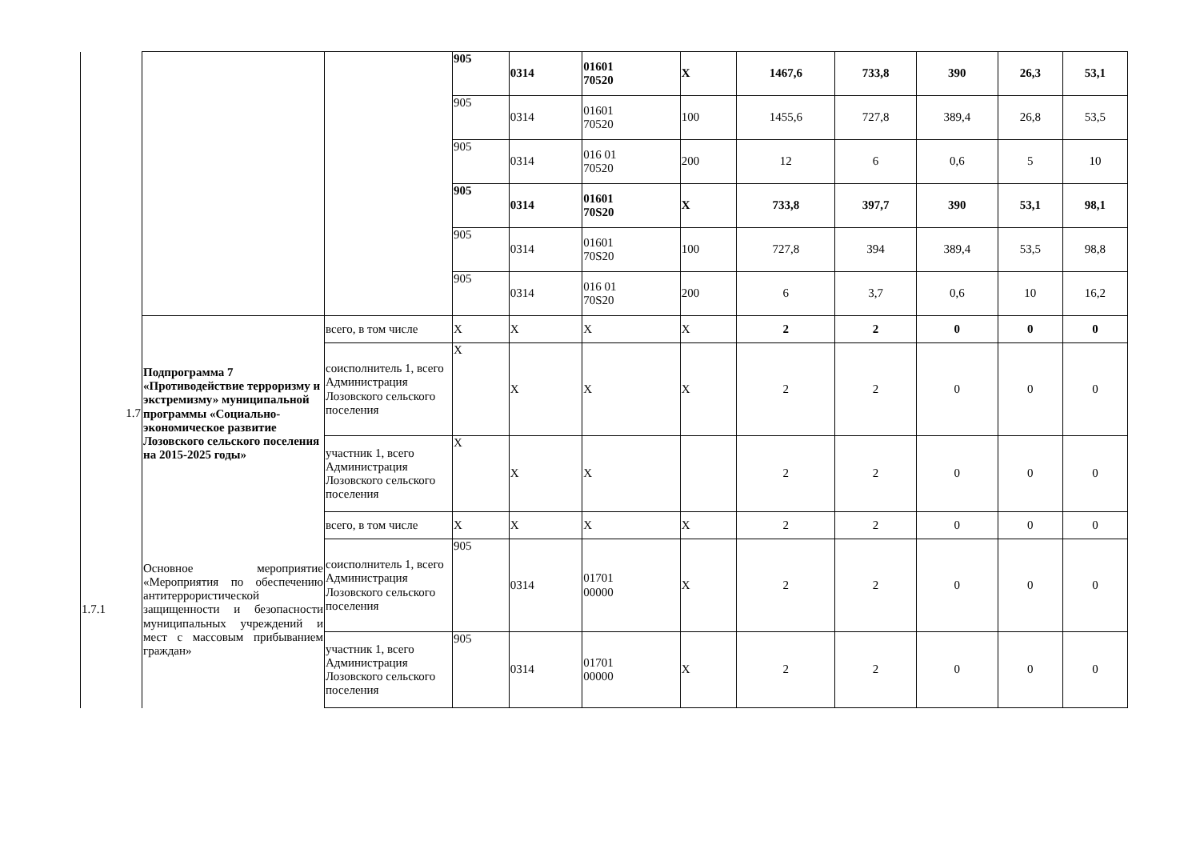| | | | 905 | 0314 | 01601 70520 | X | 1467,6 | 733,8 | 390 | 26,3 | 53,1 |
| | | | 905 | 0314 | 01601 70520 | 100 | 1455,6 | 727,8 | 389,4 | 26,8 | 53,5 |
| | | | 905 | 0314 | 016 01 70520 | 200 | 12 | 6 | 0,6 | 5 | 10 |
| | | | 905 | 0314 | 01601 70S20 | X | 733,8 | 397,7 | 390 | 53,1 | 98,1 |
| | | | 905 | 0314 | 01601 70S20 | 100 | 727,8 | 394 | 389,4 | 53,5 | 98,8 |
| | | | 905 | 0314 | 016 01 70S20 | 200 | 6 | 3,7 | 0,6 | 10 | 16,2 |
| 1.7 | Подпрограмма 7 «Противодействие терроризму и экстремизму» муниципальной программы «Социально-экономическое развитие Лозовского сельского поселения на 2015-2025 годы» | всего, в том числе | X | X | X | X | 2 | 2 | 0 | 0 | 0 |
| | | соисполнитель 1, всего Администрация Лозовского сельского поселения | X | X | X | X | 2 | 2 | 0 | 0 | 0 |
| | | участник 1, всего Администрация Лозовского сельского поселения | X | X | X | | 2 | 2 | 0 | 0 | 0 |
| 1.7.1 | Основное мероприятие «Мероприятия по обеспечению антитеррористической защищенности и безопасности муниципальных учреждений и мест с массовым прибыванием граждан» | всего, в том числе | X | X | X | X | 2 | 2 | 0 | 0 | 0 |
| | | соисполнитель 1, всего Администрация Лозовского сельского поселения | 905 | 0314 | 01701 00000 | X | 2 | 2 | 0 | 0 | 0 |
| | | участник 1, всего Администрация Лозовского сельского поселения | 905 | 0314 | 01701 00000 | X | 2 | 2 | 0 | 0 | 0 |